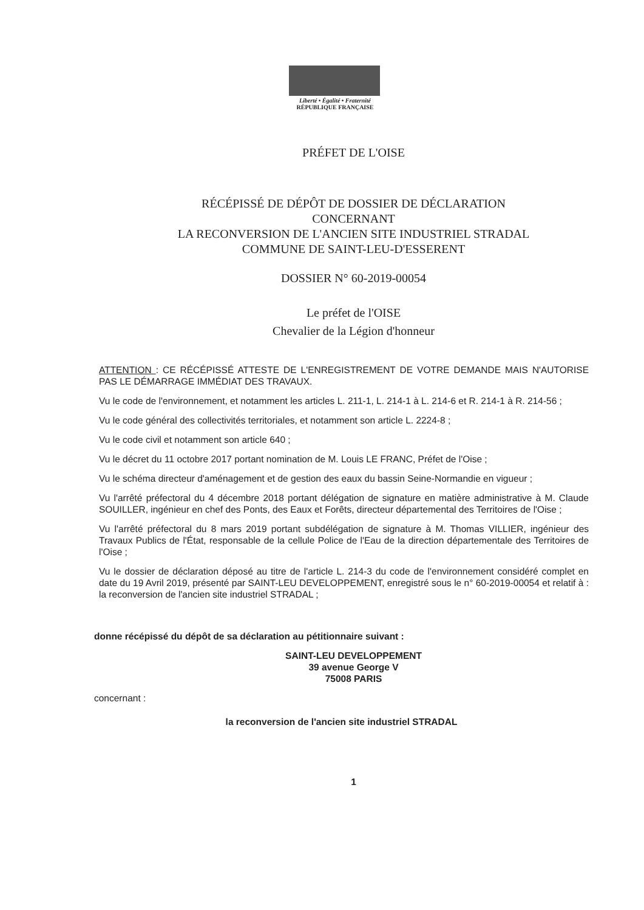Liberté • Égalité • Fraternité
RÉPUBLIQUE FRANÇAISE
PRÉFET DE L'OISE
RÉCÉPISSÉ DE DÉPÔT DE DOSSIER DE DÉCLARATION
CONCERNANT
LA RECONVERSION DE L'ANCIEN SITE INDUSTRIEL STRADAL
COMMUNE DE SAINT-LEU-D'ESSERENT
DOSSIER N° 60-2019-00054
Le préfet de l'OISE
Chevalier de la Légion d'honneur
ATTENTION : CE RÉCÉPISSÉ ATTESTE DE L'ENREGISTREMENT DE VOTRE DEMANDE MAIS N'AUTORISE PAS LE DÉMARRAGE IMMÉDIAT DES TRAVAUX.
Vu le code de l'environnement, et notamment les articles L. 211-1, L. 214-1 à L. 214-6 et R. 214-1 à R. 214-56 ;
Vu le code général des collectivités territoriales, et notamment son article L. 2224-8 ;
Vu le code civil et notamment son article 640 ;
Vu le décret du 11 octobre 2017 portant nomination de M. Louis LE FRANC, Préfet de l'Oise ;
Vu le schéma directeur d'aménagement et de gestion des eaux du bassin Seine-Normandie en vigueur ;
Vu l'arrêté préfectoral du 4 décembre 2018 portant délégation de signature en matière administrative à M. Claude SOUILLER, ingénieur en chef des Ponts, des Eaux et Forêts, directeur départemental des Territoires de l'Oise ;
Vu l'arrêté préfectoral du 8 mars 2019 portant subdélégation de signature à M. Thomas VILLIER, ingénieur des Travaux Publics de l'État, responsable de la cellule Police de l'Eau de la direction départementale des Territoires de l'Oise ;
Vu le dossier de déclaration déposé au titre de l'article L. 214-3 du code de l'environnement considéré complet en date du 19 Avril 2019, présenté par SAINT-LEU DEVELOPPEMENT, enregistré sous le n° 60-2019-00054 et relatif à : la reconversion de l'ancien site industriel STRADAL ;
donne récépissé du dépôt de sa déclaration au pétitionnaire suivant :
SAINT-LEU DEVELOPPEMENT
39 avenue George V
75008 PARIS
concernant :
la reconversion de l'ancien site industriel STRADAL
1